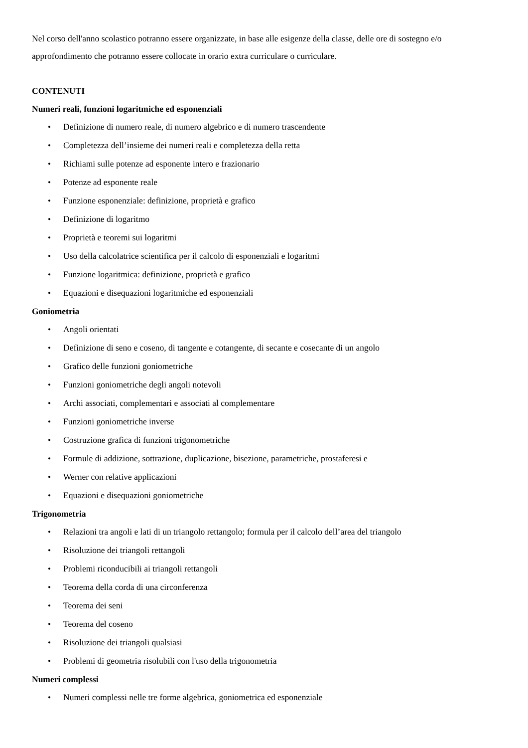Nel corso dell'anno scolastico potranno essere organizzate, in base alle esigenze della classe, delle ore di sostegno e/o approfondimento che potranno essere collocate in orario extra curriculare o curriculare.
CONTENUTI
Numeri reali, funzioni logaritmiche ed esponenziali
• Definizione di numero reale, di numero algebrico e di numero trascendente
• Completezza dell’insieme dei numeri reali e completezza della retta
• Richiami sulle potenze ad esponente intero e frazionario
• Potenze ad esponente reale
• Funzione esponenziale: definizione, proprietà e grafico
• Definizione di logaritmo
• Proprietà e teoremi sui logaritmi
• Uso della calcolatrice scientifica per il calcolo di esponenziali e logaritmi
• Funzione logaritmica: definizione, proprietà e grafico
• Equazioni e disequazioni logaritmiche ed esponenziali
Goniometria
• Angoli orientati
• Definizione di seno e coseno, di tangente e cotangente, di secante e cosecante di un angolo
• Grafico delle funzioni goniometriche
• Funzioni goniometriche degli angoli notevoli
• Archi associati, complementari e associati al complementare
• Funzioni goniometriche inverse
• Costruzione grafica di funzioni trigonometriche
• Formule di addizione, sottrazione, duplicazione, bisezione, parametriche, prostaferesi e
• Werner con relative applicazioni
• Equazioni e disequazioni goniometriche
Trigonometria
• Relazioni tra angoli e lati di un triangolo rettangolo; formula per il calcolo dell’area del triangolo
• Risoluzione dei triangoli rettangoli
• Problemi riconducibili ai triangoli rettangoli
• Teorema della corda di una circonferenza
• Teorema dei seni
• Teorema del coseno
• Risoluzione dei triangoli qualsiasi
• Problemi di geometria risolubili con l'uso della trigonometria
Numeri complessi
• Numeri complessi nelle tre forme algebrica, goniometrica ed esponenziale